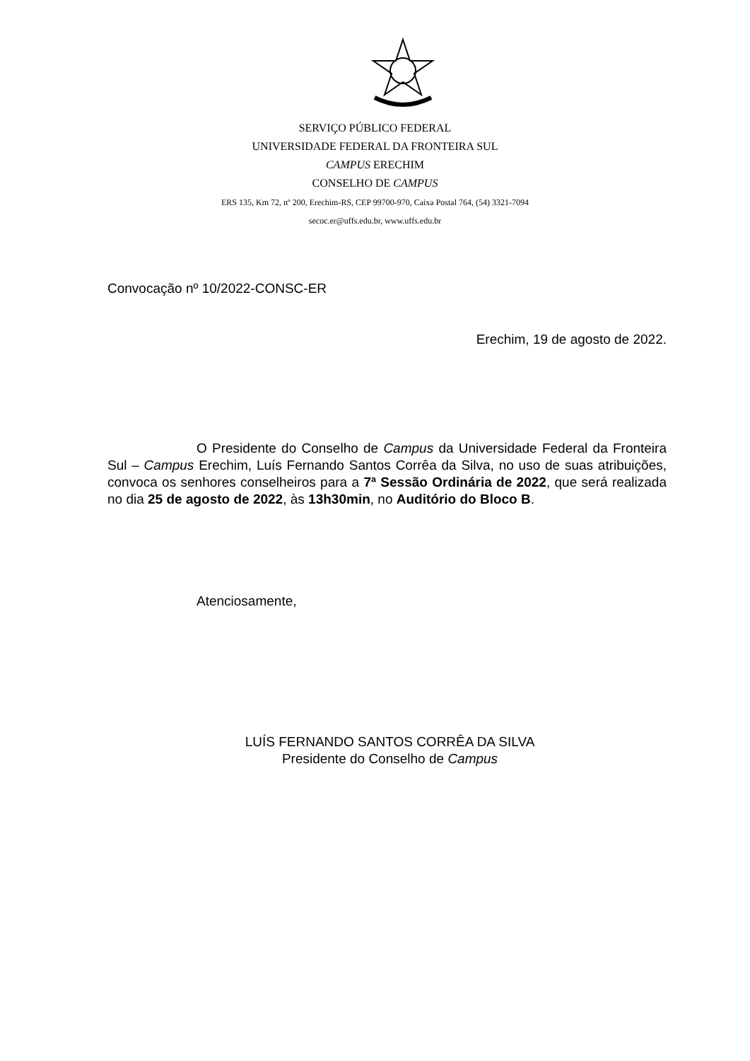SERVIÇO PÚBLICO FEDERAL
UNIVERSIDADE FEDERAL DA FRONTEIRA SUL
CAMPUS ERECHIM
CONSELHO DE CAMPUS
ERS 135, Km 72, nº 200, Erechim-RS, CEP 99700-970, Caixa Postal 764, (54) 3321-7094
secoc.er@uffs.edu.br, www.uffs.edu.br
Convocação nº 10/2022-CONSC-ER
Erechim, 19 de agosto de 2022.
O Presidente do Conselho de Campus da Universidade Federal da Fronteira Sul – Campus Erechim, Luís Fernando Santos Corrêa da Silva, no uso de suas atribuições, convoca os senhores conselheiros para a 7ª Sessão Ordinária de 2022, que será realizada no dia 25 de agosto de 2022, às 13h30min, no Auditório do Bloco B.
Atenciosamente,
LUÍS FERNANDO SANTOS CORRÊA DA SILVA
Presidente do Conselho de Campus